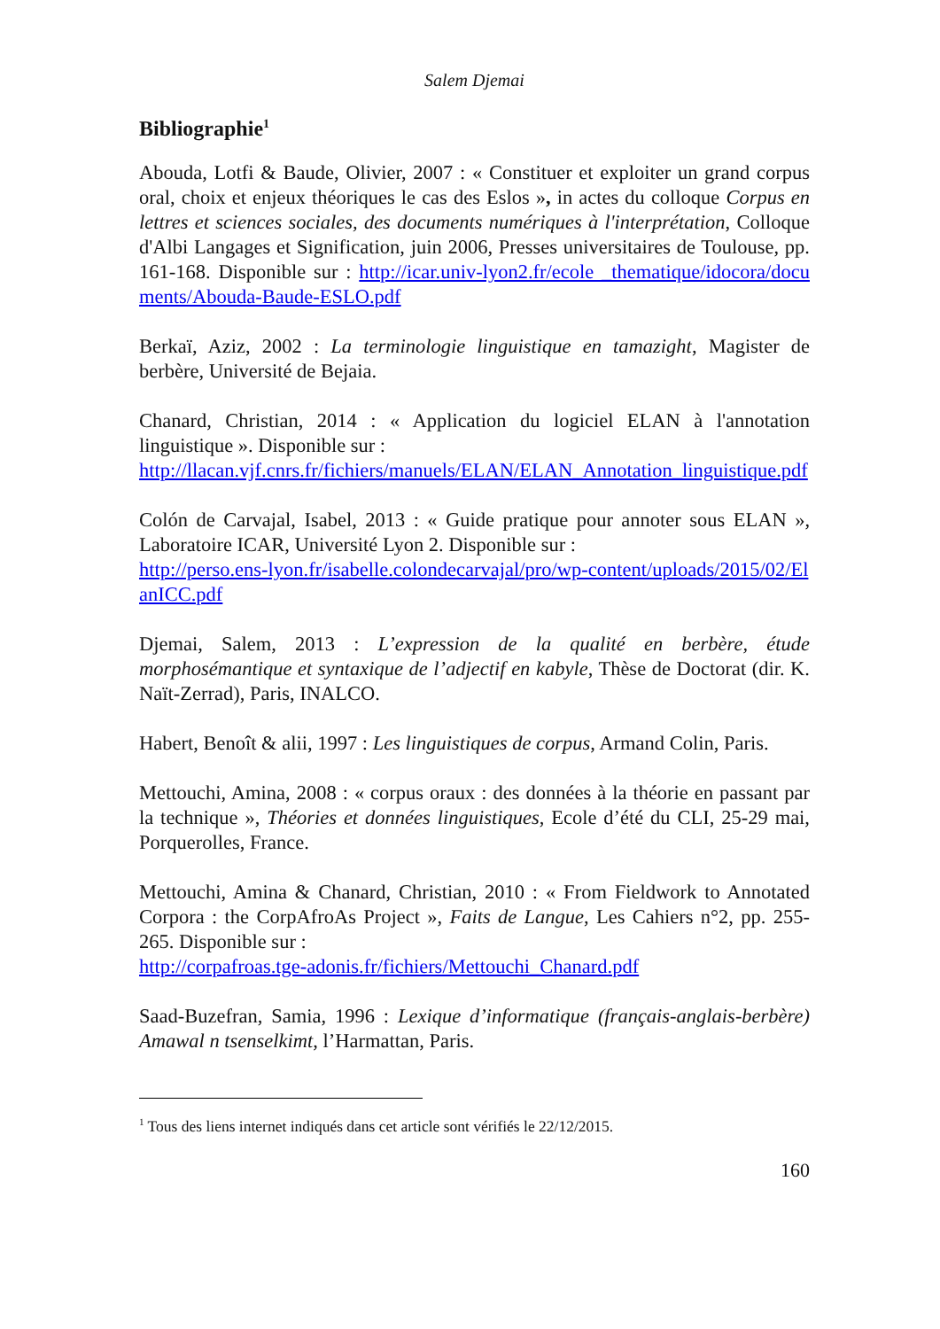Salem Djemai
Bibliographie<sup>1</sup>
Abouda, Lotfi & Baude, Olivier, 2007 : « Constituer et exploiter un grand corpus oral, choix et enjeux théoriques le cas des Eslos », in actes du colloque Corpus en lettres et sciences sociales, des documents numériques à l'interprétation, Colloque d'Albi Langages et Signification, juin 2006, Presses universitaires de Toulouse, pp. 161-168. Disponible sur : http://icar.univ-lyon2.fr/ecole _thematique/idocora/documents/Abouda-Baude-ESLO.pdf
Berkaï, Aziz, 2002 : La terminologie linguistique en tamazight, Magister de berbère, Université de Bejaia.
Chanard, Christian, 2014 : « Application du logiciel ELAN à l'annotation linguistique ». Disponible sur :
http://llacan.vjf.cnrs.fr/fichiers/manuels/ELAN/ELAN_Annotation_linguistique.pdf
Colón de Carvajal, Isabel, 2013 : « Guide pratique pour annoter sous ELAN », Laboratoire ICAR, Université Lyon 2. Disponible sur :
http://perso.ens-lyon.fr/isabelle.colondecarvajal/pro/wp-content/uploads/2015/02/ElanICC.pdf
Djemai, Salem, 2013 : L’expression de la qualité en berbère, étude morphosémantique et syntaxique de l’adjectif en kabyle, Thèse de Doctorat (dir. K. Naït-Zerrad), Paris, INALCO.
Habert, Benoît & alii, 1997 : Les linguistiques de corpus, Armand Colin, Paris.
Mettouchi, Amina, 2008 : « corpus oraux : des données à la théorie en passant par la technique », Théories et données linguistiques, Ecole d’été du CLI, 25-29 mai, Porquerolles, France.
Mettouchi, Amina & Chanard, Christian, 2010 : « From Fieldwork to Annotated Corpora : the CorpAfroAs Project », Faits de Langue, Les Cahiers n°2, pp. 255-265. Disponible sur :
http://corpafroas.tge-adonis.fr/fichiers/Mettouchi_Chanard.pdf
Saad-Buzefran, Samia, 1996 : Lexique d’informatique (français-anglais-berbère) Amawal n tsenselkimt, l’Harmattan, Paris.
<sup>1</sup> Tous des liens internet indiqués dans cet article sont vérifiés le 22/12/2015.
160